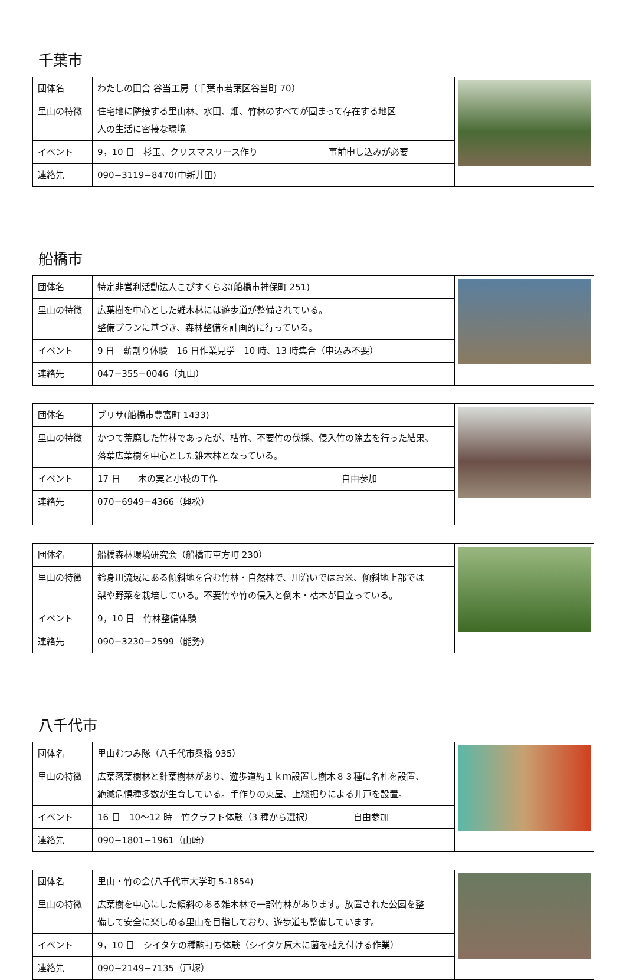千葉市
| 団体名 | わたしの田舎 谷当工房（千葉市若葉区谷当町 70） | |
| 里山の特徴 | 住宅地に隣接する里山林、水田、畑、竹林のすべてが固まって存在する地区 人の生活に密接な環境 | |
| イベント | 9，10 日 杉玉、クリスマスリース作り 事前申し込みが必要 | |
| 連絡先 | 090−3119−8470(中新井田) | |
船橋市
| 団体名 | 特定非営利活動法人こぴすくらぶ(船橋市神保町 251) | |
| 里山の特徴 | 広葉樹を中心とした雑木林には遊歩道が整備されている。 整備プランに基づき、森林整備を計画的に行っている。 | |
| イベント | 9 日 薪割り体験 16 日作業見学 10 時、13 時集合（申込み不要） | |
| 連絡先 | 047−355−0046（丸山） | |
| 団体名 | ブリサ(船橋市豊富町 1433) | |
| 里山の特徴 | かつて荒廃した竹林であったが、枯竹、不要竹の伐採、侵入竹の除去を行った結果、 落葉広葉樹を中心とした雑木林となっている。 | |
| イベント | 17 日 木の実と小枝の工作 自由参加 | |
| 連絡先 | 070−6949−4366（興松） | |
| 団体名 | 船橋森林環境研究会（船橋市車方町 230） | |
| 里山の特徴 | 鈴身川流域にある傾斜地を含む竹林・自然林で、川沿いではお米、傾斜地上部では 梨や野菜を栽培している。不要竹や竹の侵入と倒木・枯木が目立っている。 | |
| イベント | 9，10 日 竹林整備体験 | |
| 連絡先 | 090−3230−2599（能勢） | |
八千代市
| 団体名 | 里山むつみ隊（八千代市桑橋 935） | |
| 里山の特徴 | 広葉落葉樹林と針葉樹林があり、遊歩道約１ｋｍ設置し樹木８３種に名札を設置、 絶滅危惧種多数が生育している。手作りの東屋、上総掘りによる井戸を設置。 | |
| イベント | 16 日 10～12 時 竹クラフト体験（3 種から選択） 自由参加 | |
| 連絡先 | 090−1801−1961（山崎） | |
| 団体名 | 里山・竹の会(八千代市大学町 5-1854) | |
| 里山の特徴 | 広葉樹を中心にした傾斜のある雑木林で一部竹林があります。放置された公園を整 備して安全に楽しめる里山を目指しており、遊歩道も整備しています。 | |
| イベント | 9，10 日 シイタケの種駒打ち体験（シイタケ原木に菌を植え付ける作業） | |
| 連絡先 | 090−2149−7135（戸塚） | |